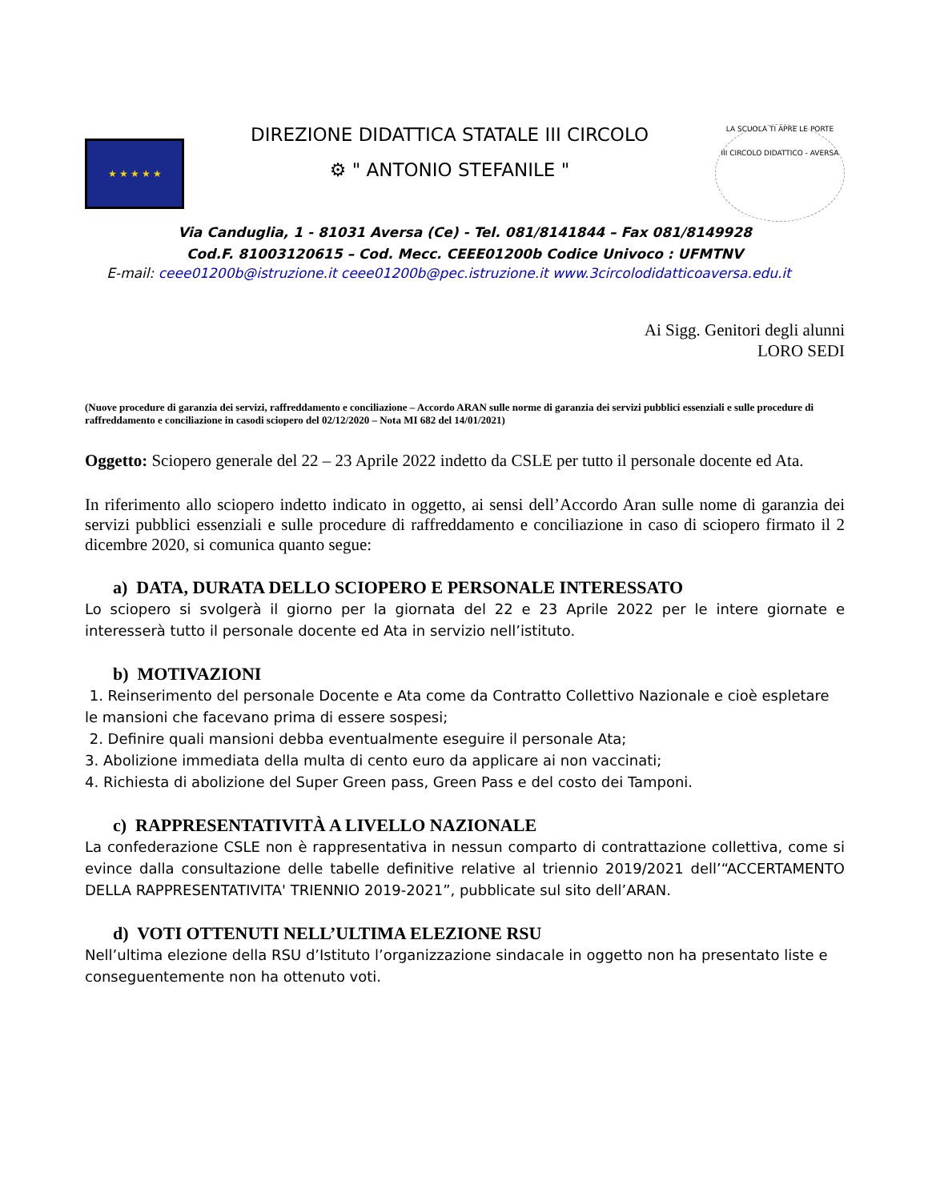★ ★ ★ ★ ★
DIREZIONE DIDATTICA STATALE III CIRCOLO
⚙ " ANTONIO STEFANILE "
LA SCUOLA TI APRE LE PORTE
III CIRCOLO DIDATTICO - AVERSA
Via Canduglia, 1 - 81031 Aversa (Ce) - Tel. 081/8141844 – Fax 081/8149928
Cod.F. 81003120615 – Cod. Mecc. CEEE01200b Codice Univoco : UFMTNV
E-mail: ceee01200b@istruzione.it ceee01200b@pec.istruzione.it www.3circolodidatticoaversa.edu.it
Ai Sigg. Genitori degli alunni
LORO SEDI
(Nuove procedure di garanzia dei servizi, raffreddamento e conciliazione – Accordo ARAN sulle norme di garanzia dei servizi pubblici essenziali e sulle procedure di raffreddamento e conciliazione in casodi sciopero del 02/12/2020 – Nota MI 682 del 14/01/2021)
Oggetto: Sciopero generale del 22 – 23 Aprile 2022 indetto da CSLE per tutto il personale docente ed Ata.
In riferimento allo sciopero indetto indicato in oggetto, ai sensi dell’Accordo Aran sulle nome di garanzia dei servizi pubblici essenziali e sulle procedure di raffreddamento e conciliazione in caso di sciopero firmato il 2 dicembre 2020, si comunica quanto segue:
a) DATA, DURATA DELLO SCIOPERO E PERSONALE INTERESSATO
Lo sciopero si svolgerà il giorno per la giornata del 22 e 23 Aprile 2022 per le intere giornate e interesserà tutto il personale docente ed Ata in servizio nell’istituto.
b) MOTIVAZIONI
1. Reinserimento del personale Docente e Ata come da Contratto Collettivo Nazionale e cioè espletare le mansioni che facevano prima di essere sospesi;
2. Definire quali mansioni debba eventualmente eseguire il personale Ata;
3. Abolizione immediata della multa di cento euro da applicare ai non vaccinati;
4. Richiesta di abolizione del Super Green pass, Green Pass e del costo dei Tamponi.
c) RAPPRESENTATIVITÀ A LIVELLO NAZIONALE
La confederazione CSLE non è rappresentativa in nessun comparto di contrattazione collettiva, come si evince dalla consultazione delle tabelle definitive relative al triennio 2019/2021 dell’“ACCERTAMENTO DELLA RAPPRESENTATIVITA' TRIENNIO 2019-2021”, pubblicate sul sito dell’ARAN.
d) VOTI OTTENUTI NELL’ULTIMA ELEZIONE RSU
Nell’ultima elezione della RSU d’Istituto l’organizzazione sindacale in oggetto non ha presentato liste e conseguentemente non ha ottenuto voti.